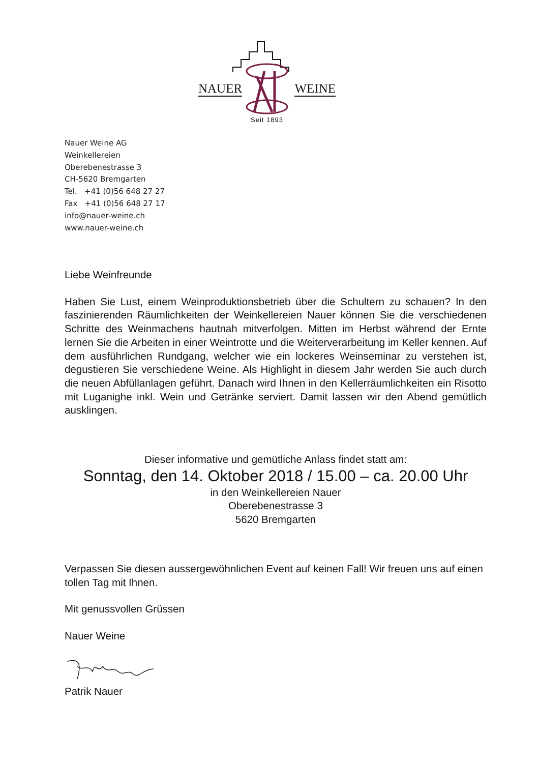NAUER WEINE
Seit 1893
Nauer Weine AG
Weinkellereien
Oberebenestrasse 3
CH-5620 Bremgarten
Tel. +41 (0)56 648 27 27
Fax +41 (0)56 648 27 17
info@nauer-weine.ch
www.nauer-weine.ch
Liebe Weinfreunde
Haben Sie Lust, einem Weinproduktionsbetrieb über die Schultern zu schauen? In den faszinierenden Räumlichkeiten der Weinkellereien Nauer können Sie die verschiedenen Schritte des Weinmachens hautnah mitverfolgen. Mitten im Herbst während der Ernte lernen Sie die Arbeiten in einer Weintrotte und die Weiterverarbeitung im Keller kennen. Auf dem ausführlichen Rundgang, welcher wie ein lockeres Weinseminar zu verstehen ist, degustieren Sie verschiedene Weine. Als Highlight in diesem Jahr werden Sie auch durch die neuen Abfüllanlagen geführt. Danach wird Ihnen in den Kellerräumlichkeiten ein Risotto mit Luganighe inkl. Wein und Getränke serviert. Damit lassen wir den Abend gemütlich ausklingen.
Dieser informative und gemütliche Anlass findet statt am:
Sonntag, den 14. Oktober 2018 / 15.00 – ca. 20.00 Uhr
in den Weinkellereien Nauer
Oberebenestrasse 3
5620 Bremgarten
Verpassen Sie diesen aussergewöhnlichen Event auf keinen Fall! Wir freuen uns auf einen tollen Tag mit Ihnen.
Mit genussvollen Grüssen
Nauer Weine
Patrik Nauer